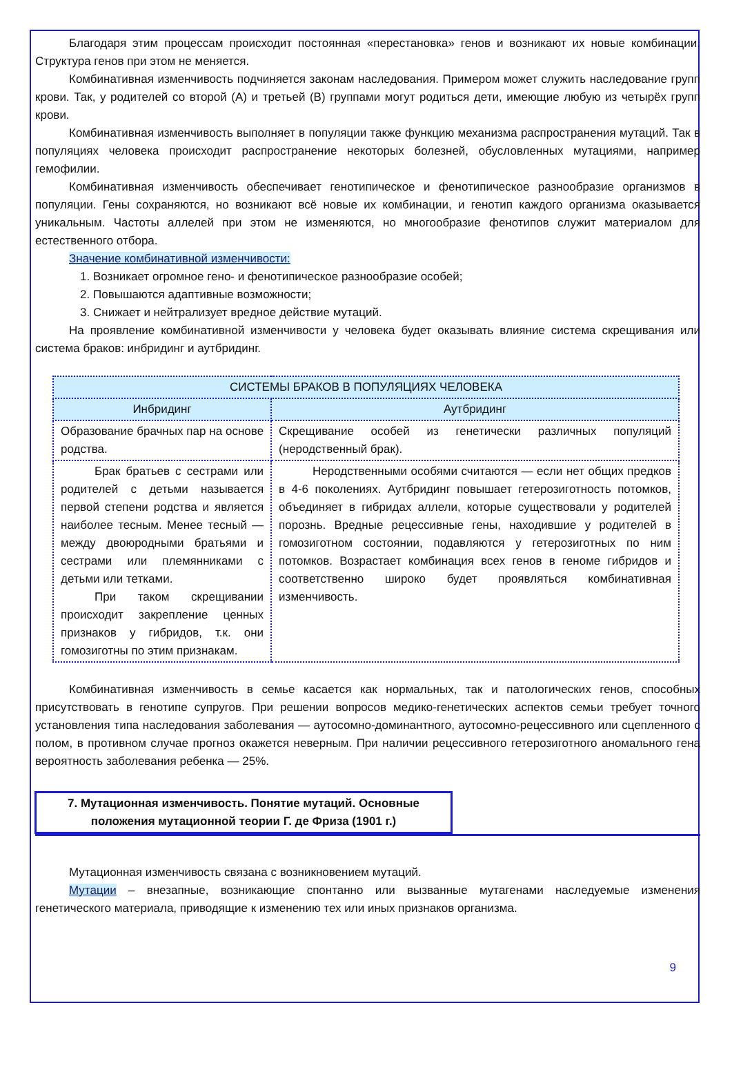Благодаря этим процессам происходит постоянная «перестановка» генов и возникают их новые комбинации. Структура генов при этом не меняется.
Комбинативная изменчивость подчиняется законам наследования. Примером может служить наследование групп крови. Так, у родителей со второй (А) и третьей (В) группами могут родиться дети, имеющие любую из четырёх групп крови.
Комбинативная изменчивость выполняет в популяции также функцию механизма распространения мутаций. Так в популяциях человека происходит распространение некоторых болезней, обусловленных мутациями, например гемофилии.
Комбинативная изменчивость обеспечивает генотипическое и фенотипическое разнообразие организмов в популяции. Гены сохраняются, но возникают всё новые их комбинации, и генотип каждого организма оказывается уникальным. Частоты аллелей при этом не изменяются, но многообразие фенотипов служит материалом для естественного отбора.
Значение комбинативной изменчивости:
1. Возникает огромное гено- и фенотипическое разнообразие особей;
2. Повышаются адаптивные возможности;
3. Снижает и нейтрализует вредное действие мутаций.
На проявление комбинативной изменчивости у человека будет оказывать влияние система скрещивания или система браков: инбридинг и аутбридинг.
| СИСТЕМЫ БРАКОВ В ПОПУЛЯЦИЯХ ЧЕЛОВЕКА | |
| --- | --- |
| Инбридинг | Аутбридинг |
| Образование брачных пар на основе родства. | Скрещивание особей из генетически различных популяций (неродственный брак). |
| Брак братьев с сестрами или родителей с детьми называется первой степени родства и является наиболее тесным. Менее тесный — между двоюродными братьями и сестрами или племянниками с детьми или тетками. При таком скрещивании происходит закрепление ценных признаков у гибридов, т.к. они гомозиготны по этим признакам. | Неродственными особями считаются — если нет общих предков в 4-6 поколениях. Аутбридинг повышает гетерозиготность потомков, объединяет в гибридах аллели, которые существовали у родителей порознь. Вредные рецессивные гены, находившие у родителей в гомозиготном состоянии, подавляются у гетерозиготных по ним потомков. Возрастает комбинация всех генов в геноме гибридов и соответственно широко будет проявляться комбинативная изменчивость. |
Комбинативная изменчивость в семье касается как нормальных, так и патологических генов, способных присутствовать в генотипе супругов. При решении вопросов медико-генетических аспектов семьи требует точного установления типа наследования заболевания — аутосомно-доминантного, аутосомно-рецессивного или сцепленного с полом, в противном случае прогноз окажется неверным. При наличии рецессивного гетерозиготного аномального гена вероятность заболевания ребенка — 25%.
7. Мутационная изменчивость. Понятие мутаций. Основные положения мутационной теории Г. де Фриза (1901 г.)
Мутационная изменчивость связана с возникновением мутаций.
Мутации – внезапные, возникающие спонтанно или вызванные мутагенами наследуемые изменения генетического материала, приводящие к изменению тех или иных признаков организма.
9